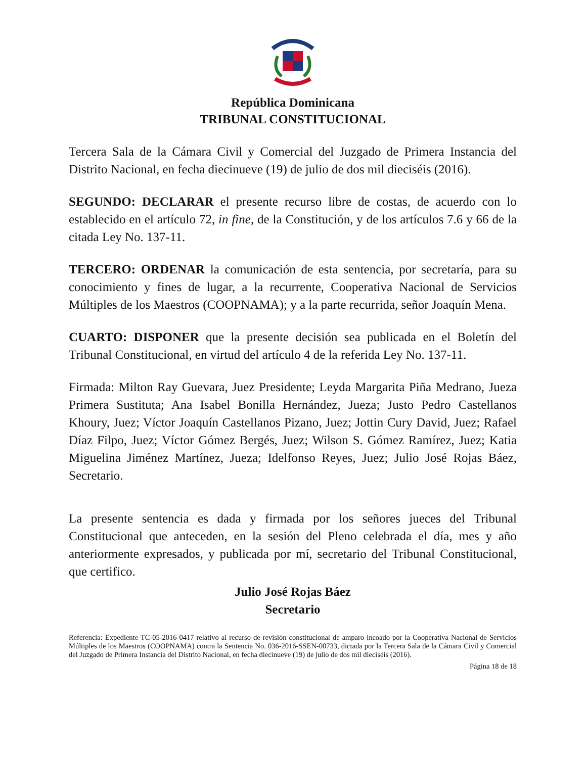República Dominicana
TRIBUNAL CONSTITUCIONAL
Tercera Sala de la Cámara Civil y Comercial del Juzgado de Primera Instancia del Distrito Nacional, en fecha diecinueve (19) de julio de dos mil dieciséis (2016).
SEGUNDO: DECLARAR el presente recurso libre de costas, de acuerdo con lo establecido en el artículo 72, in fine, de la Constitución, y de los artículos 7.6 y 66 de la citada Ley No. 137-11.
TERCERO: ORDENAR la comunicación de esta sentencia, por secretaría, para su conocimiento y fines de lugar, a la recurrente, Cooperativa Nacional de Servicios Múltiples de los Maestros (COOPNAMA); y a la parte recurrida, señor Joaquín Mena.
CUARTO: DISPONER que la presente decisión sea publicada en el Boletín del Tribunal Constitucional, en virtud del artículo 4 de la referida Ley No. 137-11.
Firmada: Milton Ray Guevara, Juez Presidente; Leyda Margarita Piña Medrano, Jueza Primera Sustituta; Ana Isabel Bonilla Hernández, Jueza; Justo Pedro Castellanos Khoury, Juez; Víctor Joaquín Castellanos Pizano, Juez; Jottin Cury David, Juez; Rafael Díaz Filpo, Juez; Víctor Gómez Bergés, Juez; Wilson S. Gómez Ramírez, Juez; Katia Miguelina Jiménez Martínez, Jueza; Idelfonso Reyes, Juez; Julio José Rojas Báez, Secretario.
La presente sentencia es dada y firmada por los señores jueces del Tribunal Constitucional que anteceden, en la sesión del Pleno celebrada el día, mes y año anteriormente expresados, y publicada por mí, secretario del Tribunal Constitucional, que certifico.
Julio José Rojas Báez
Secretario
Referencia: Expediente TC-05-2016-0417 relativo al recurso de revisión constitucional de amparo incoado por la Cooperativa Nacional de Servicios Múltiples de los Maestros (COOPNAMA) contra la Sentencia No. 036-2016-SSEN-00733, dictada por la Tercera Sala de la Cámara Civil y Comercial del Juzgado de Primera Instancia del Distrito Nacional, en fecha diecinueve (19) de julio de dos mil dieciséis (2016).
Página 18 de 18